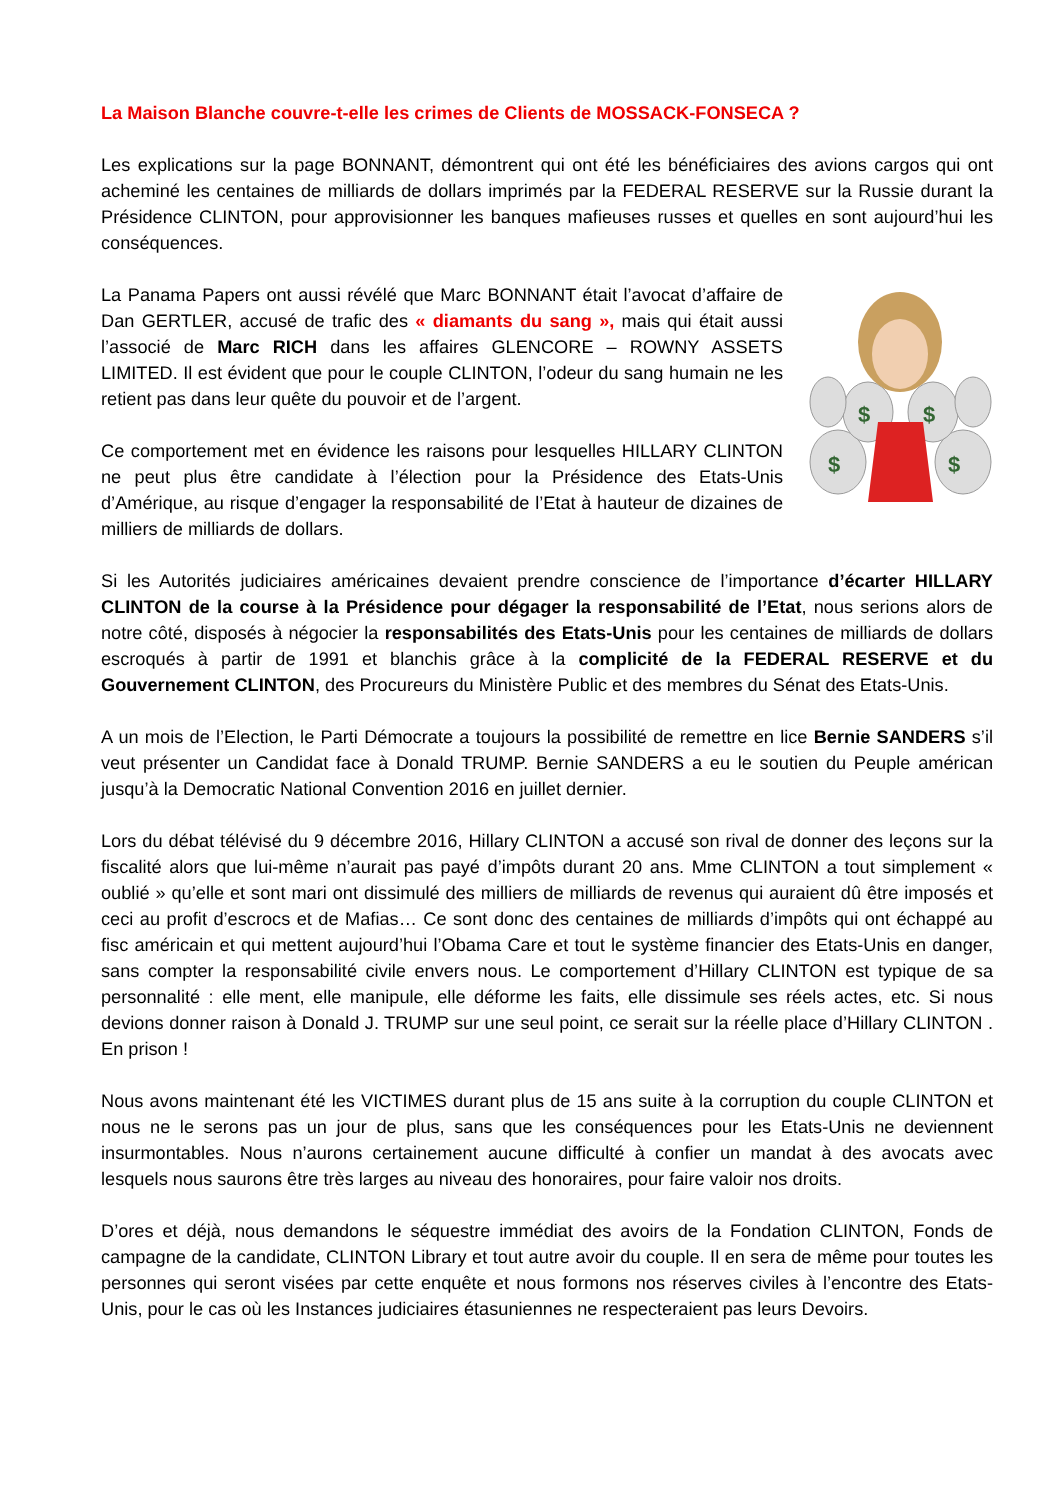La Maison Blanche couvre-t-elle les crimes de Clients de MOSSACK-FONSECA ?
Les explications sur la page BONNANT, démontrent qui ont été les bénéficiaires des avions cargos qui ont acheminé les centaines de milliards de dollars imprimés par la FEDERAL RESERVE sur la Russie durant la Présidence CLINTON, pour approvisionner les banques mafieuses russes et quelles en sont aujourd’hui les conséquences.
La Panama Papers ont aussi révélé que Marc BONNANT était l’avocat d’affaire de Dan GERTLER, accusé de trafic des « diamants du sang », mais qui était aussi l’associé de Marc RICH dans les affaires GLENCORE – ROWNY ASSETS LIMITED. Il est évident que pour le couple CLINTON, l’odeur du sang humain ne les retient pas dans leur quête du pouvoir et de l’argent.
Ce comportement met en évidence les raisons pour lesquelles HILLARY CLINTON ne peut plus être candidate à l’élection pour la Présidence des Etats-Unis d’Amérique, au risque d’engager la responsabilité de l’Etat à hauteur de dizaines de milliers de milliards de dollars.
$
$
$
$
Si les Autorités judiciaires américaines devaient prendre conscience de l’importance d’écarter HILLARY CLINTON de la course à la Présidence pour dégager la responsabilité de l’Etat, nous serions alors de notre côté, disposés à négocier la responsabilités des Etats-Unis pour les centaines de milliards de dollars escroqués à partir de 1991 et blanchis grâce à la complicité de la FEDERAL RESERVE et du Gouvernement CLINTON, des Procureurs du Ministère Public et des membres du Sénat des Etats-Unis.
A un mois de l’Election, le Parti Démocrate a toujours la possibilité de remettre en lice Bernie SANDERS s’il veut présenter un Candidat face à Donald TRUMP. Bernie SANDERS a eu le soutien du Peuple américan jusqu’à la Democratic National Convention 2016 en juillet dernier.
Lors du débat télévisé du 9 décembre 2016, Hillary CLINTON a accusé son rival de donner des leçons sur la fiscalité alors que lui-même n’aurait pas payé d’impôts durant 20 ans. Mme CLINTON a tout simplement « oublié » qu’elle et sont mari ont dissimulé des milliers de milliards de revenus qui auraient dû être imposés et ceci au profit d’escrocs et de Mafias… Ce sont donc des centaines de milliards d’impôts qui ont échappé au fisc américain et qui mettent aujourd’hui l’Obama Care et tout le système financier des Etats-Unis en danger, sans compter la responsabilité civile envers nous. Le comportement d’Hillary CLINTON est typique de sa personnalité : elle ment, elle manipule, elle déforme les faits, elle dissimule ses réels actes, etc. Si nous devions donner raison à Donald J. TRUMP sur une seul point, ce serait sur la réelle place d’Hillary CLINTON . En prison !
Nous avons maintenant été les VICTIMES durant plus de 15 ans suite à la corruption du couple CLINTON et nous ne le serons pas un jour de plus, sans que les conséquences pour les Etats-Unis ne deviennent insurmontables. Nous n’aurons certainement aucune difficulté à confier un mandat à des avocats avec lesquels nous saurons être très larges au niveau des honoraires, pour faire valoir nos droits.
D’ores et déjà, nous demandons le séquestre immédiat des avoirs de la Fondation CLINTON, Fonds de campagne de la candidate, CLINTON Library et tout autre avoir du couple. Il en sera de même pour toutes les personnes qui seront visées par cette enquête et nous formons nos réserves civiles à l’encontre des Etats-Unis, pour le cas où les Instances judiciaires étasuniennes ne respecteraient pas leurs Devoirs.